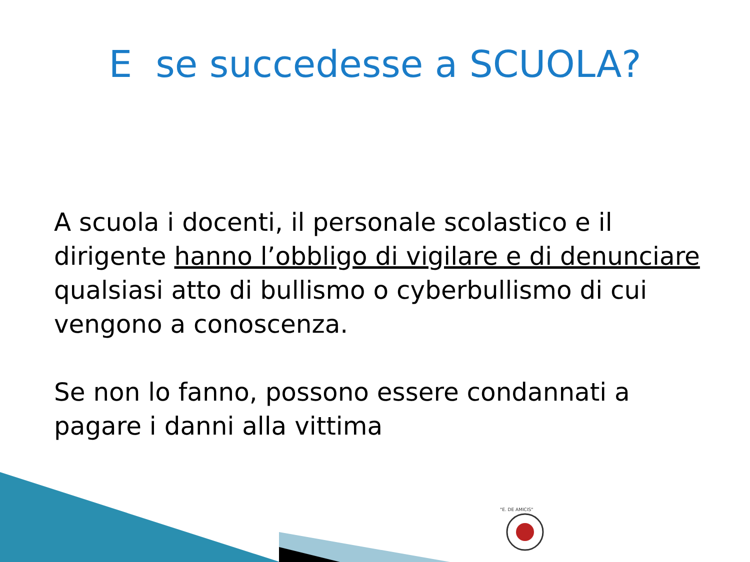E se succedesse a SCUOLA?
A scuola i docenti, il personale scolastico e il dirigente hanno l’obbligo di vigilare e di denunciare qualsiasi atto di bullismo o cyberbullismo di cui vengono a conoscenza.
Se non lo fanno, possono essere condannati a pagare i danni alla vittima
"E. DE AMICIS"